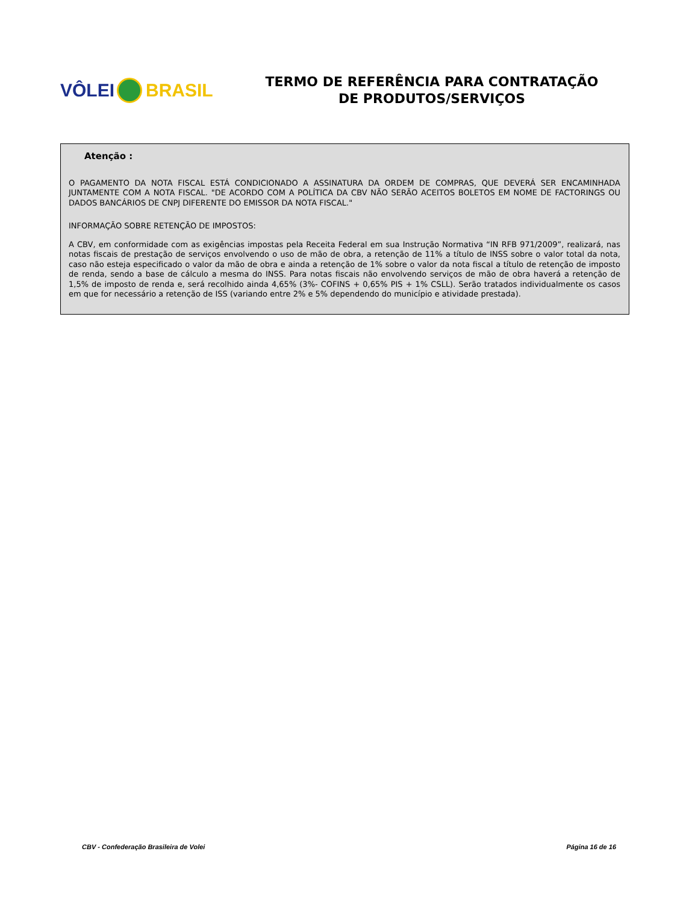VÔLEI BRASIL
TERMO DE REFERÊNCIA PARA CONTRATAÇÃO
DE PRODUTOS/SERVIÇOS
Atenção :
O PAGAMENTO DA NOTA FISCAL ESTÁ CONDICIONADO A ASSINATURA DA ORDEM DE COMPRAS, QUE DEVERÁ SER ENCAMINHADA JUNTAMENTE COM A NOTA FISCAL. "DE ACORDO COM A POLÍTICA DA CBV NÃO SERÃO ACEITOS BOLETOS EM NOME DE FACTORINGS OU DADOS BANCÁRIOS DE CNPJ DIFERENTE DO EMISSOR DA NOTA FISCAL."
INFORMAÇÃO SOBRE RETENÇÃO DE IMPOSTOS:
A CBV, em conformidade com as exigências impostas pela Receita Federal em sua Instrução Normativa “IN RFB 971/2009”, realizará, nas notas fiscais de prestação de serviços envolvendo o uso de mão de obra, a retenção de 11% a título de INSS sobre o valor total da nota, caso não esteja especificado o valor da mão de obra e ainda a retenção de 1% sobre o valor da nota fiscal a título de retenção de imposto de renda, sendo a base de cálculo a mesma do INSS. Para notas fiscais não envolvendo serviços de mão de obra haverá a retenção de 1,5% de imposto de renda e, será recolhido ainda 4,65% (3%- COFINS + 0,65% PIS + 1% CSLL). Serão tratados individualmente os casos em que for necessário a retenção de ISS (variando entre 2% e 5% dependendo do município e atividade prestada).
CBV - Confederação Brasileira de Volei Página 16 de 16